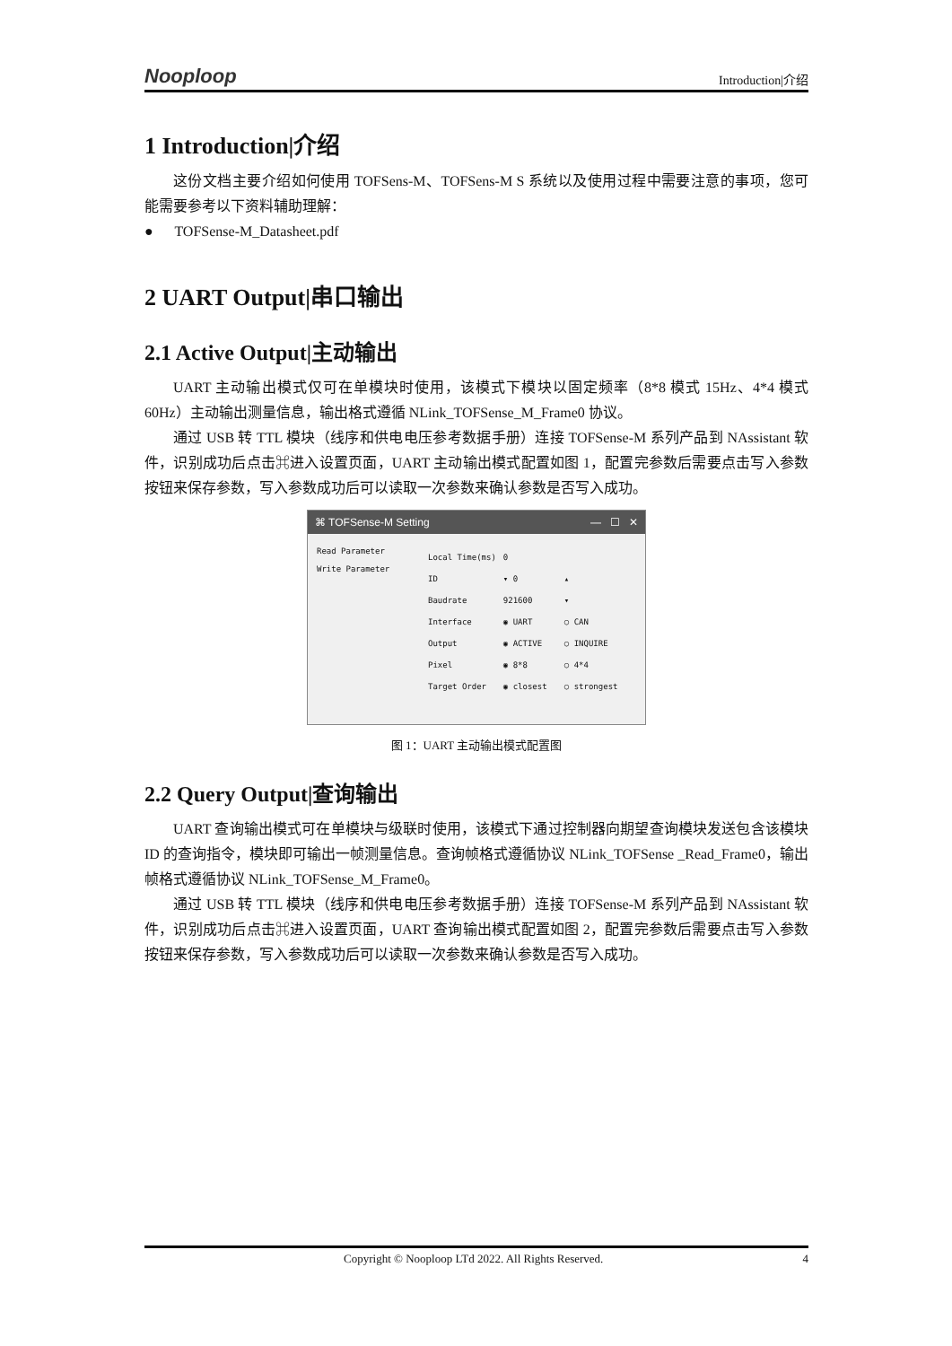Nooploop Introduction|介绍
1 Introduction|介绍
这份文档主要介绍如何使用 TOFSens-M、TOFSens-M S 系统以及使用过程中需要注意的事项，您可能需要参考以下资料辅助理解：
● TOFSense-M_Datasheet.pdf
2 UART Output|串口输出
2.1 Active Output|主动输出
UART 主动输出模式仅可在单模块时使用，该模式下模块以固定频率（8*8 模式 15Hz、4*4 模式 60Hz）主动输出测量信息，输出格式遵循 NLink_TOFSense_M_Frame0 协议。
通过 USB 转 TTL 模块（线序和供电电压参考数据手册）连接 TOFSense-M 系列产品到 NAssistant 软件，识别成功后点击⌘进入设置页面，UART 主动输出模式配置如图 1，配置完参数后需要点击写入参数按钮来保存参数，写入参数成功后可以读取一次参数来确认参数是否写入成功。
⌘ TOFSense-M Setting — ☐ ✕
Read Parameter
Write Parameter
| Local Time(ms) | 0 | |
| ID | ▾ 0 | ▴ |
| Baudrate | 921600 | ▾ |
| Interface | ◉ UART | ○ CAN |
| Output | ◉ ACTIVE | ○ INQUIRE |
| Pixel | ◉ 8*8 | ○ 4*4 |
| Target Order | ◉ closest | ○ strongest |
图 1：UART 主动输出模式配置图
2.2 Query Output|查询输出
UART 查询输出模式可在单模块与级联时使用，该模式下通过控制器向期望查询模块发送包含该模块 ID 的查询指令，模块即可输出一帧测量信息。查询帧格式遵循协议 NLink_TOFSense _Read_Frame0，输出帧格式遵循协议 NLink_TOFSense_M_Frame0。
通过 USB 转 TTL 模块（线序和供电电压参考数据手册）连接 TOFSense-M 系列产品到 NAssistant 软件，识别成功后点击⌘进入设置页面，UART 查询输出模式配置如图 2，配置完参数后需要点击写入参数按钮来保存参数，写入参数成功后可以读取一次参数来确认参数是否写入成功。
Copyright © Nooploop LTd 2022. All Rights Reserved. 4